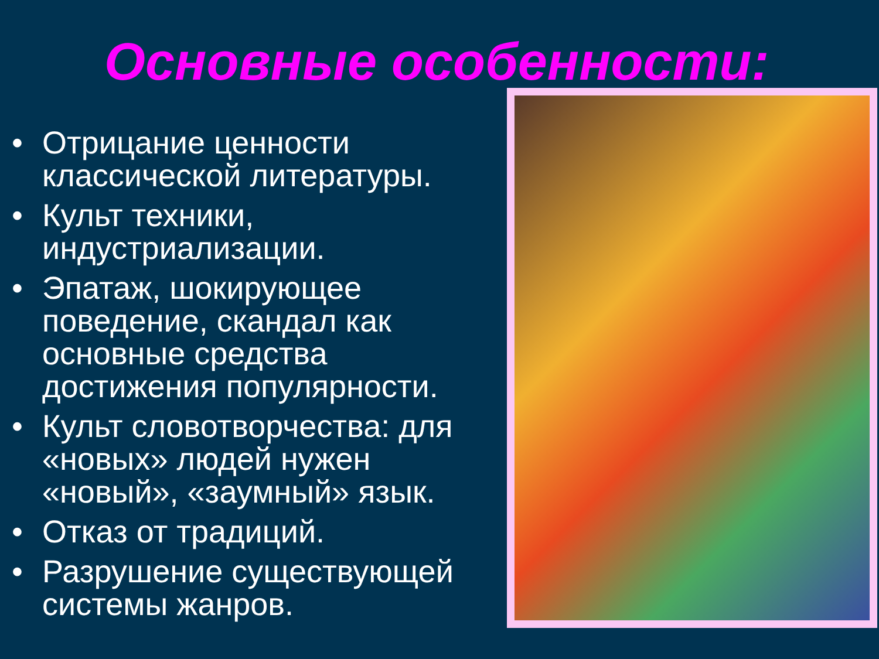Основные особенности:
• Отрицание ценности классической литературы.
• Культ техники, индустриализации.
• Эпатаж, шокирующее поведение, скандал как основные средства достижения популярности.
• Культ словотворчества: для «новых» людей нужен «новый», «заумный» язык.
• Отказ от традиций.
• Разрушение существующей системы жанров.